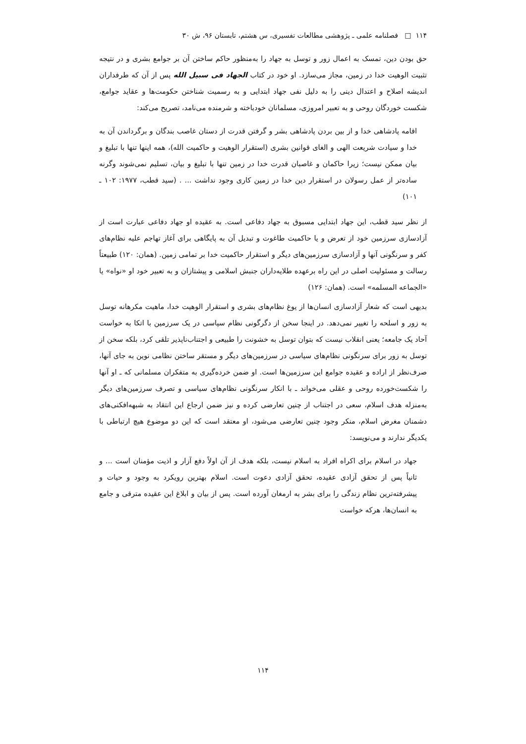۱۱۴ □ فصلنامه علمی ـ پژوهشی مطالعات تفسیری، س هشتم، تابستان ۹۶، ش ۳۰
حق بودن دین، تمسک به اعمال زور و توسل به جهاد را به‌منظور حاکم ساختن آن بر جوامع بشری و در نتیجه تثبیت الوهیت خدا در زمین، مجاز می‌سازد. او خود در کتاب الجهاد فی سبیل الله پس از آن که طرفداران اندیشه اصلاح و اعتدال دینی را به دلیل نفی جهاد ابتدایی و به رسمیت شناختن حکومت‌ها و عقاید جوامع، شکست خوردگان روحی و به تعبیر امروزی، مسلمانان خودباخته و شرمنده می‌نامد، تصریح می‌کند:
اقامه پادشاهی خدا و از بین بردن پادشاهی بشر و گرفتن قدرت از دستان غاصب بندگان و برگرداندن آن به خدا و سیادت شریعت الهی و الغای قوانین بشری (استقرار الوهیت و حاکمیت الله)، همه اینها تنها با تبلیغ و بیان ممکن نیست؛ زیرا حاکمان و غاصبان قدرت خدا در زمین تنها با تبلیغ و بیان، تسلیم نمی‌شوند وگرنه ساده‌تر از عمل رسولان در استقرار دین خدا در زمین کاری وجود نداشت ... . (سید قطب، ۱۹۷۷: ۱۰۲ ـ ۱۰۱)
از نظر سید قطب، این جهاد ابتدایی مسبوق به جهاد دفاعی است. به عقیده او جهاد دفاعی عبارت است از آزادسازی سرزمین خود از تعرض و یا حاکمیت طاغوت و تبدیل آن به پایگاهی برای آغاز تهاجم علیه نظام‌های کفر و سرنگونی آنها و آزادسازی سرزمین‌های دیگر و استقرار حاکمیت خدا بر تمامی زمین. (همان: ۱۲۰) طبیعتاً رسالت و مسئولیت اصلی در این راه برعهده طلایه‌داران جنبش اسلامی و پیشتازان و به تعبیر خود او «نواه» یا «الجماعه المسلمه» است. (همان: ۱۲۶)
بدیهی است که شعار آزادسازی انسان‌ها از یوغ نظام‌های بشری و استقرار الوهیت خدا، ماهیت مکرهانه توسل به زور و اسلحه را تغییر نمی‌دهد. در اینجا سخن از دگرگونی نظام سیاسی در یک سرزمین با اتکا به خواست آحاد یک جامعه؛ یعنی انقلاب نیست که بتوان توسل به خشونت را طبیعی و اجتناب‌ناپذیر تلقی کرد، بلکه سخن از توسل به زور برای سرنگونی نظام‌های سیاسی در سرزمین‌های دیگر و مستقر ساختن نظامی نوین به جای آنها، صرف‌نظر از اراده و عقیده جوامع این سرزمین‌ها است. او ضمن خرده‌گیری به متفکران مسلمانی که ـ او آنها را شکست‌خورده روحی و عقلی می‌خواند ـ با انکار سرنگونی نظام‌های سیاسی و تصرف سرزمین‌های دیگر به‌منزله هدف اسلام، سعی در اجتناب از چنین تعارضی کرده و نیز ضمن ارجاع این انتقاد به شبهه‌افکنی‌های دشمنان مغرض اسلام، منکر وجود چنین تعارضی می‌شود، او معتقد است که این دو موضوع هیچ ارتباطی با یکدیگر ندارند و می‌نویسد:
جهاد در اسلام برای اکراه افراد به اسلام نیست، بلکه هدف از آن اولاً دفع آزار و اذیت مؤمنان است ... و ثانیاً پس از تحقق آزادی عقیده، تحقق آزادی دعوت است. اسلام بهترین رویکرد به وجود و حیات و پیشرفته‌ترین نظام زندگی را برای بشر به ارمغان آورده است. پس از بیان و ابلاغ این عقیده مترقی و جامع به انسان‌ها، هرکه خواست
۱۱۴